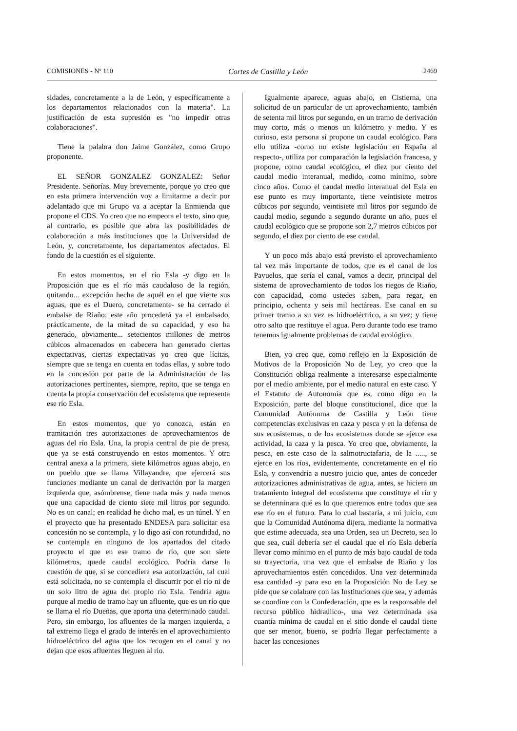COMISIONES - Nº 110 Cortes de Castilla y León 2469
sidades, concretamente a la de León, y específicamente a los departamentos relacionados con la materia". La justificación de esta supresión es "no impedir otras colaboraciones".
Tiene la palabra don Jaime González, como Grupo proponente.
EL SEÑOR GONZALEZ GONZALEZ: Señor Presidente. Señorías. Muy brevemente, porque yo creo que en esta primera intervención voy a limitarme a decir por adelantado que mi Grupo va a aceptar la Enmienda que propone el CDS. Yo creo que no empeora el texto, sino que, al contrario, es posible que abra las posibilidades de colaboración a más instituciones que la Universidad de León, y, concretamente, los departamentos afectados. El fondo de la cuestión es el siguiente.
En estos momentos, en el río Esla -y digo en la Proposición que es el río más caudaloso de la región, quitando... excepción hecha de aquél en el que vierte sus aguas, que es el Duero, concretamente- se ha cerrado el embalse de Riaño; este año procederá ya el embalsado, prácticamente, de la mitad de su capacidad, y eso ha generado, obviamente... setecientos millones de metros cúbicos almacenados en cabecera han generado ciertas expectativas, ciertas expectativas yo creo que lícitas, siempre que se tenga en cuenta en todas ellas, y sobre todo en la concesión por parte de la Administración de las autorizaciones pertinentes, siempre, repito, que se tenga en cuenta la propia conservación del ecosistema que representa ese río Esla.
En estos momentos, que yo conozca, están en tramitación tres autorizaciones de aprovechamientos de aguas del río Esla. Una, la propia central de pie de presa, que ya se está construyendo en estos momentos. Y otra central anexa a la primera, siete kilómetros aguas abajo, en un pueblo que se llama Villayandre, que ejercerá sus funciones mediante un canal de derivación por la margen izquierda que, asómbrense, tiene nada más y nada menos que una capacidad de ciento siete mil litros por segundo. No es un canal; en realidad he dicho mal, es un túnel. Y en el proyecto que ha presentado ENDESA para solicitar esa concesión no se contempla, y lo digo así con rotundidad, no se contempla en ninguno de los apartados del citado proyecto el que en ese tramo de río, que son siete kilómetros, quede caudal ecológico. Podría darse la cuestión de que, si se concediera esa autorización, tal cual está solicitada, no se contempla el discurrir por el río ni de un solo litro de agua del propio río Esla. Tendría agua porque al medio de tramo hay un afluente, que es un río que se llama el río Dueñas, que aporta una determinado caudal. Pero, sin embargo, los afluentes de la margen izquierda, a tal extremo llega el grado de interés en el aprovechamiento hidroeléctrico del agua que los recogen en el canal y no dejan que esos afluentes lleguen al río.
Igualmente aparece, aguas abajo, en Cistierna, una solicitud de un particular de un aprovechamiento, también de setenta mil litros por segundo, en un tramo de derivación muy corto, más o menos un kilómetro y medio. Y es curioso, esta persona sí propone un caudal ecológico. Para ello utiliza -como no existe legislación en España al respecto-, utiliza por comparación la legislación francesa, y propone, como caudal ecológico, el diez por ciento del caudal medio interanual, medido, como mínimo, sobre cinco años. Como el caudal medio interanual del Esla en ese punto es muy importante, tiene veintisiete metros cúbicos por segundo, veintisiete mil litros por segundo de caudal medio, segundo a segundo durante un año, pues el caudal ecológico que se propone son 2,7 metros cúbicos por segundo, el diez por ciento de ese caudal.
Y un poco más abajo está previsto el aprovechamiento tal vez más importante de todos, que es el canal de los Payuelos, que sería el canal, vamos a decir, principal del sistema de aprovechamiento de todos los riegos de Riaño, con capacidad, como ustedes saben, para regar, en principio, ochenta y seis mil hectáreas. Ese canal en su primer tramo a su vez es hidroeléctrico, a su vez; y tiene otro salto que restituye el agua. Pero durante todo ese tramo tenemos igualmente problemas de caudal ecológico.
Bien, yo creo que, como reflejo en la Exposición de Motivos de la Proposición No de Ley, yo creo que la Constitución obliga realmente a interesarse especialmente por el medio ambiente, por el medio natural en este caso. Y el Estatuto de Autonomía que es, como digo en la Exposición, parte del bloque constitucional, dice que la Comunidad Autónoma de Castilla y León tiene competencias exclusivas en caza y pesca y en la defensa de sus ecosistemas, o de los ecosistemas donde se ejerce esa actividad, la caza y la pesca. Yo creo que, obviamente, la pesca, en este caso de la salmotructafaria, de la ....., se ejerce en los ríos, evidentemente, concretamente en el río Esla, y convendría a nuestro juicio que, antes de conceder autorizaciones administrativas de agua, antes, se hiciera un tratamiento integral del ecosistema que constituye el río y se determinara qué es lo que queremos entre todos que sea ese río en el futuro. Para lo cual bastaría, a mi juicio, con que la Comunidad Autónoma dijera, mediante la normativa que estime adecuada, sea una Orden, sea un Decreto, sea lo que sea, cuál debería ser el caudal que el río Esla debería llevar como mínimo en el punto de más bajo caudal de toda su trayectoria, una vez que el embalse de Riaño y los aprovechamientos estén concedidos. Una vez determinada esa cantidad -y para eso en la Proposición No de Ley se pide que se colabore con las Instituciones que sea, y además se coordine con la Confederación, que es la responsable del recurso público hidraúlico-, una vez determinada esa cuantía mínima de caudal en el sitio donde el caudal tiene que ser menor, bueno, se podría llegar perfectamente a hacer las concesiones